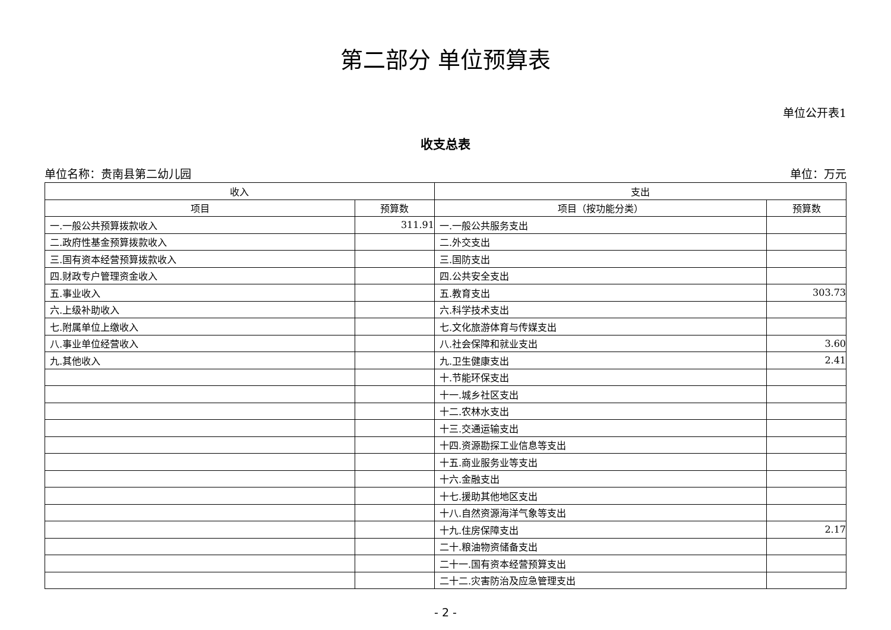第二部分 单位预算表
单位公开表1
收支总表
单位名称：贵南县第二幼儿园 单位：万元
| 收入 | | 支出 | |
| --- | --- | --- | --- |
| 项目 | 预算数 | 项目（按功能分类） | 预算数 |
| 一.一般公共预算拨款收入 | 311.91 | 一.一般公共服务支出 | |
| 二.政府性基金预算拨款收入 | | 二.外交支出 | |
| 三.国有资本经营预算拨款收入 | | 三.国防支出 | |
| 四.财政专户管理资金收入 | | 四.公共安全支出 | |
| 五.事业收入 | | 五.教育支出 | 303.73 |
| 六.上级补助收入 | | 六.科学技术支出 | |
| 七.附属单位上缴收入 | | 七.文化旅游体育与传媒支出 | |
| 八.事业单位经营收入 | | 八.社会保障和就业支出 | 3.60 |
| 九.其他收入 | | 九.卫生健康支出 | 2.41 |
| | | 十.节能环保支出 | |
| | | 十一.城乡社区支出 | |
| | | 十二.农林水支出 | |
| | | 十三.交通运输支出 | |
| | | 十四.资源勘探工业信息等支出 | |
| | | 十五.商业服务业等支出 | |
| | | 十六.金融支出 | |
| | | 十七.援助其他地区支出 | |
| | | 十八.自然资源海洋气象等支出 | |
| | | 十九.住房保障支出 | 2.17 |
| | | 二十.粮油物资储备支出 | |
| | | 二十一.国有资本经营预算支出 | |
| | | 二十二.灾害防治及应急管理支出 | |
- 2 -